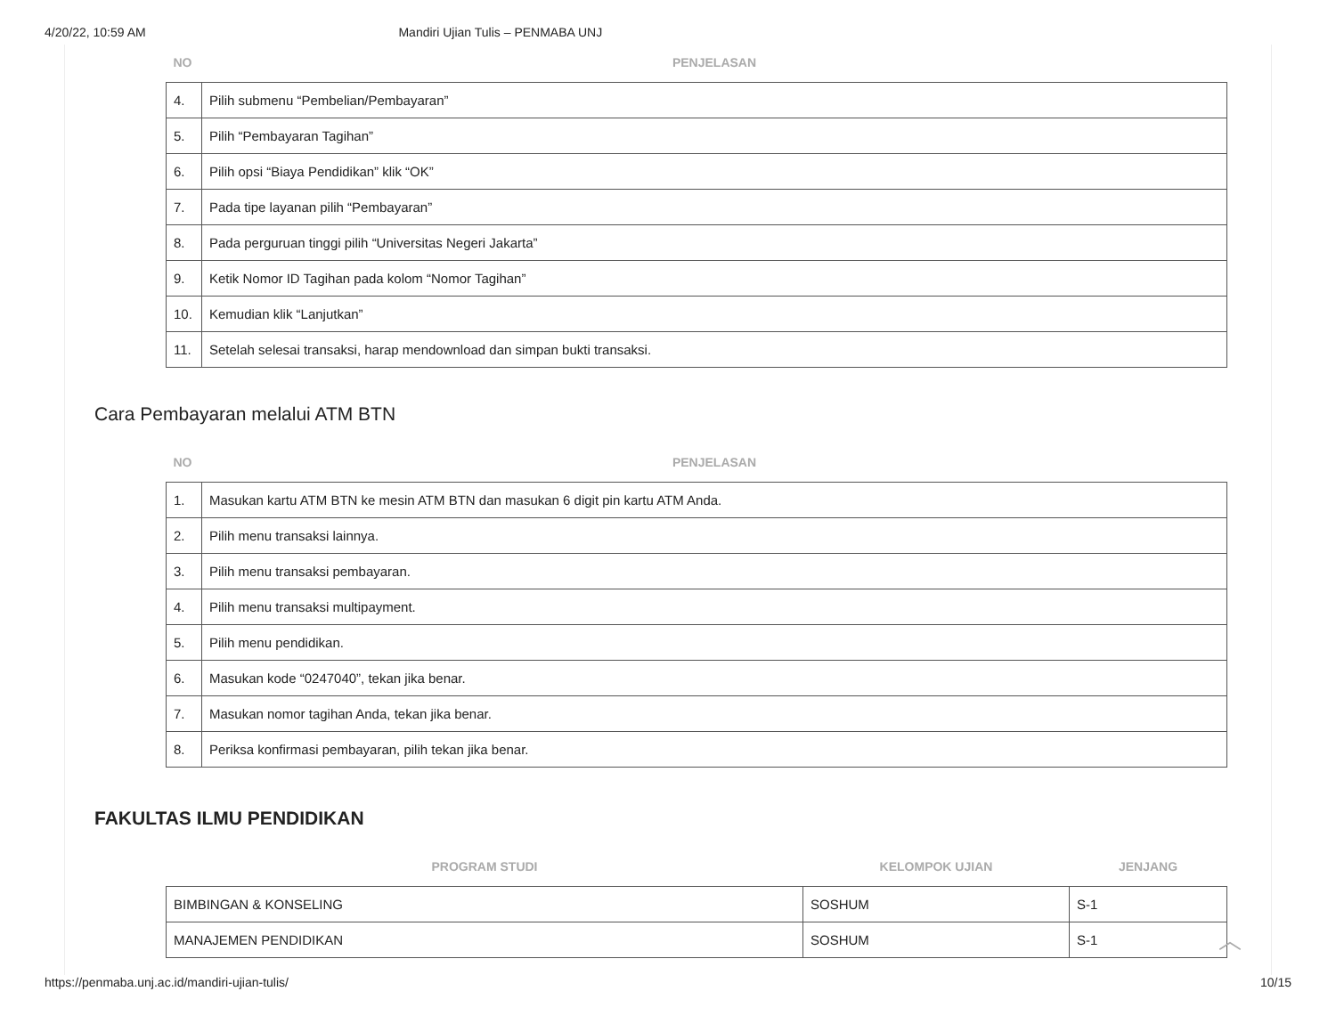4/20/22, 10:59 AM Mandiri Ujian Tulis – PENMABA UNJ
| NO | PENJELASAN |
| --- | --- |
| 4. | Pilih submenu “Pembelian/Pembayaran” |
| 5. | Pilih “Pembayaran Tagihan” |
| 6. | Pilih opsi “Biaya Pendidikan” klik “OK” |
| 7. | Pada tipe layanan pilih “Pembayaran” |
| 8. | Pada perguruan tinggi pilih “Universitas Negeri Jakarta” |
| 9. | Ketik Nomor ID Tagihan pada kolom “Nomor Tagihan” |
| 10. | Kemudian klik “Lanjutkan” |
| 11. | Setelah selesai transaksi, harap mendownload dan simpan bukti transaksi. |
Cara Pembayaran melalui ATM BTN
| NO | PENJELASAN |
| --- | --- |
| 1. | Masukan kartu ATM BTN ke mesin ATM BTN dan masukan 6 digit pin kartu ATM Anda. |
| 2. | Pilih menu transaksi lainnya. |
| 3. | Pilih menu transaksi pembayaran. |
| 4. | Pilih menu transaksi multipayment. |
| 5. | Pilih menu pendidikan. |
| 6. | Masukan kode “0247040”, tekan jika benar. |
| 7. | Masukan nomor tagihan Anda, tekan jika benar. |
| 8. | Periksa konfirmasi pembayaran, pilih tekan jika benar. |
FAKULTAS ILMU PENDIDIKAN
| PROGRAM STUDI | KELOMPOK UJIAN | JENJANG |
| --- | --- | --- |
| BIMBINGAN & KONSELING | SOSHUM | S-1 |
| MANAJEMEN PENDIDIKAN | SOSHUM | S-1 |
︿
https://penmaba.unj.ac.id/mandiri-ujian-tulis/ 10/15